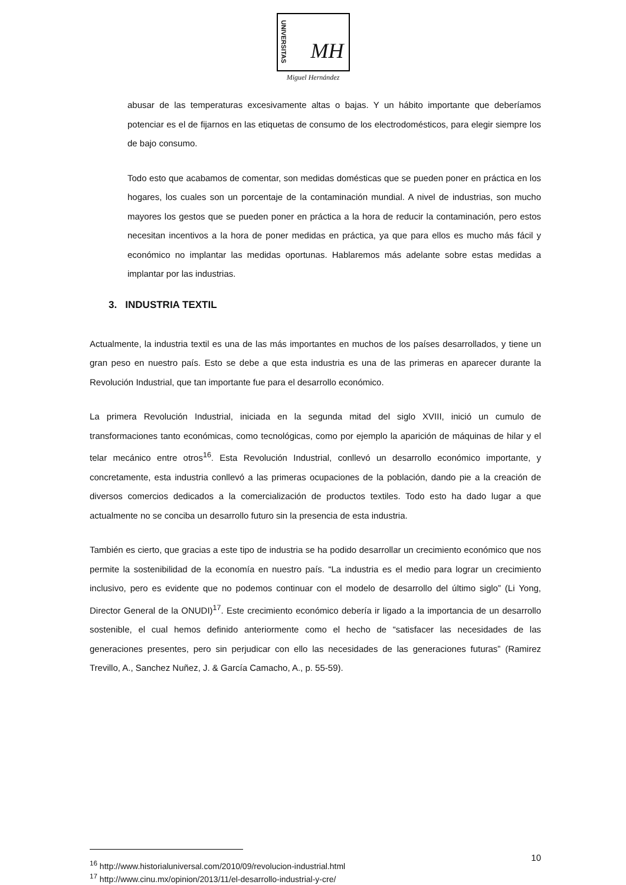UNIVERSITAS MH
Miguel Hernández
abusar de las temperaturas excesivamente altas o bajas. Y un hábito importante que deberíamos potenciar es el de fijarnos en las etiquetas de consumo de los electrodomésticos, para elegir siempre los de bajo consumo.
Todo esto que acabamos de comentar, son medidas domésticas que se pueden poner en práctica en los hogares, los cuales son un porcentaje de la contaminación mundial. A nivel de industrias, son mucho mayores los gestos que se pueden poner en práctica a la hora de reducir la contaminación, pero estos necesitan incentivos a la hora de poner medidas en práctica, ya que para ellos es mucho más fácil y económico no implantar las medidas oportunas. Hablaremos más adelante sobre estas medidas a implantar por las industrias.
3. INDUSTRIA TEXTIL
Actualmente, la industria textil es una de las más importantes en muchos de los países desarrollados, y tiene un gran peso en nuestro país. Esto se debe a que esta industria es una de las primeras en aparecer durante la Revolución Industrial, que tan importante fue para el desarrollo económico.
La primera Revolución Industrial, iniciada en la segunda mitad del siglo XVIII, inició un cumulo de transformaciones tanto económicas, como tecnológicas, como por ejemplo la aparición de máquinas de hilar y el telar mecánico entre otros<sup>16</sup>. Esta Revolución Industrial, conllevó un desarrollo económico importante, y concretamente, esta industria conllevó a las primeras ocupaciones de la población, dando pie a la creación de diversos comercios dedicados a la comercialización de productos textiles. Todo esto ha dado lugar a que actualmente no se conciba un desarrollo futuro sin la presencia de esta industria.
También es cierto, que gracias a este tipo de industria se ha podido desarrollar un crecimiento económico que nos permite la sostenibilidad de la economía en nuestro país. “La industria es el medio para lograr un crecimiento inclusivo, pero es evidente que no podemos continuar con el modelo de desarrollo del último siglo” (Li Yong, Director General de la ONUDI)<sup>17</sup>. Este crecimiento económico debería ir ligado a la importancia de un desarrollo sostenible, el cual hemos definido anteriormente como el hecho de “satisfacer las necesidades de las generaciones presentes, pero sin perjudicar con ello las necesidades de las generaciones futuras” (Ramirez Trevillo, A., Sanchez Nuñez, J. & García Camacho, A., p. 55-59).
<sup>16</sup> http://www.historialuniversal.com/2010/09/revolucion-industrial.html
<sup>17</sup> http://www.cinu.mx/opinion/2013/11/el-desarrollo-industrial-y-cre/
10